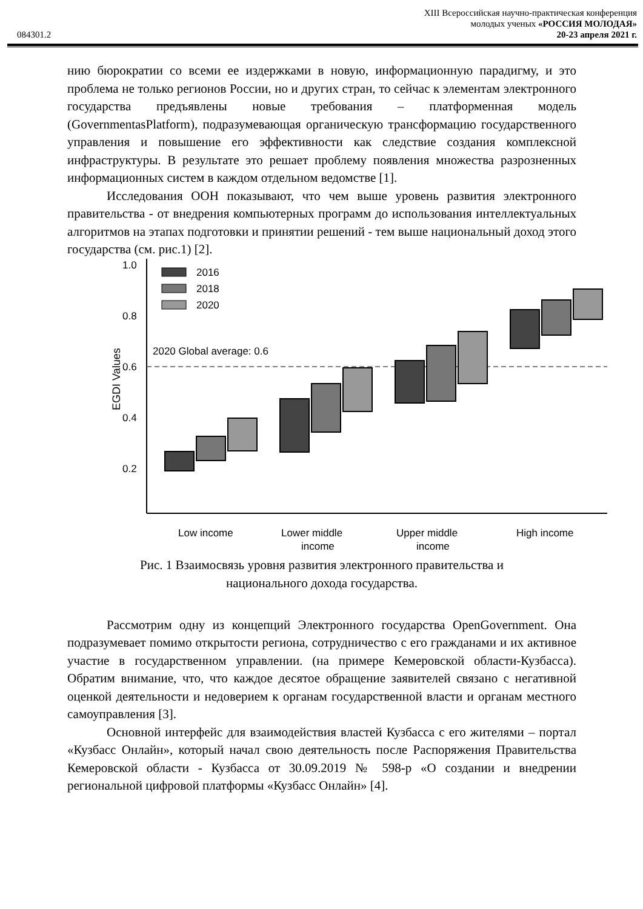XIII Всероссийская научно-практическая конференция
молодых ученых «РОССИЯ МОЛОДАЯ»
084301.2 20-23 апреля 2021 г.
нию бюрократии со всеми ее издержками в новую, информационную парадигму, и это проблема не только регионов России, но и других стран, то сейчас к элементам электронного государства предъявлены новые требования – платформенная модель (GovernmentasPlatform), подразумевающая органическую трансформацию государственного управления и повышение его эффективности как следствие создания комплексной инфраструктуры. В результате это решает проблему появления множества разрозненных информационных систем в каждом отдельном ведомстве [1].
Исследования ООН показывают, что чем выше уровень развития электронного правительства - от внедрения компьютерных программ до использования интеллектуальных алгоритмов на этапах подготовки и принятии решений - тем выше национальный доход этого государства (см. рис.1) [2].
1.0
0.8
0.6
0.4
0.2
EGDI Values
2020 Global average: 0.6
2016
2018
2020
Low income
Lower middle
income
Upper middle
income
High income
Рис. 1 Взаимосвязь уровня развития электронного правительства и
национального дохода государства.
Рассмотрим одну из концепций Электронного государства OpenGovernment. Она подразумевает помимо открытости региона, сотрудничество с его гражданами и их активное участие в государственном управлении. (на примере Кемеровской области-Кузбасса). Обратим внимание, что, что каждое десятое обращение заявителей связано с негативной оценкой деятельности и недоверием к органам государственной власти и органам местного самоуправления [3].
Основной интерфейс для взаимодействия властей Кузбасса с его жителями – портал «Кузбасс Онлайн», который начал свою деятельность после Распоряжения Правительства Кемеровской области - Кузбасса от 30.09.2019 № 598-р «О создании и внедрении региональной цифровой платформы «Кузбасс Онлайн» [4].